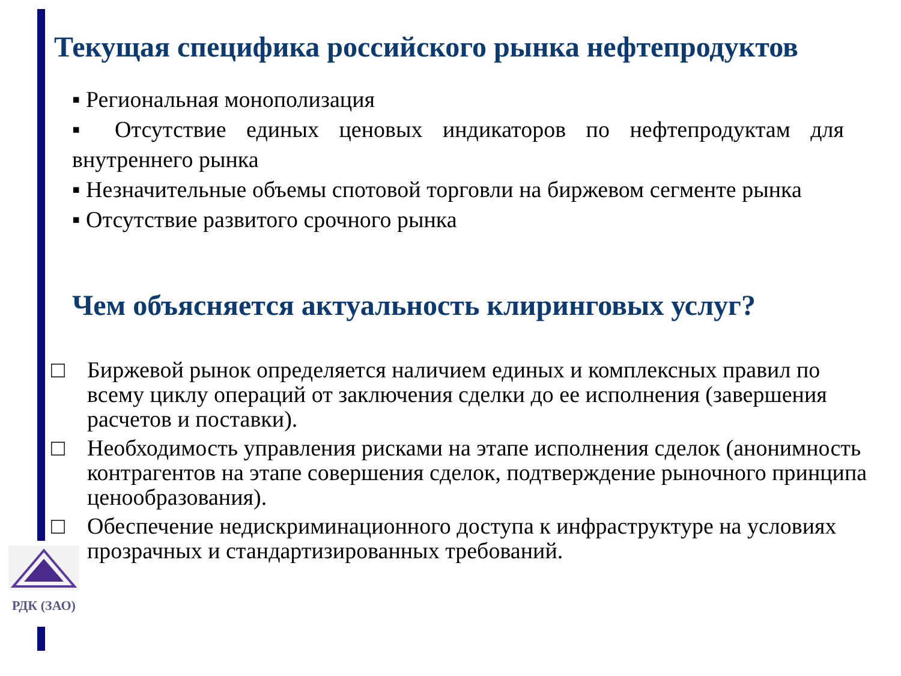Текущая специфика российского рынка нефтепродуктов
▪ Региональная монополизация
▪ Отсутствие единых ценовых индикаторов по нефтепродуктам для внутреннего рынка
▪ Незначительные объемы спотовой торговли на биржевом сегменте рынка
▪ Отсутствие развитого срочного рынка
Чем объясняется актуальность клиринговых услуг?
□ Биржевой рынок определяется наличием единых и комплексных правил по всему циклу операций от заключения сделки до ее исполнения (завершения расчетов и поставки).
□ Необходимость управления рисками на этапе исполнения сделок (анонимность контрагентов на этапе совершения сделок, подтверждение рыночного принципа ценообразования).
□ Обеспечение недискриминационного доступа к инфраструктуре на условиях прозрачных и стандартизированных требований.
РДК (ЗАО)